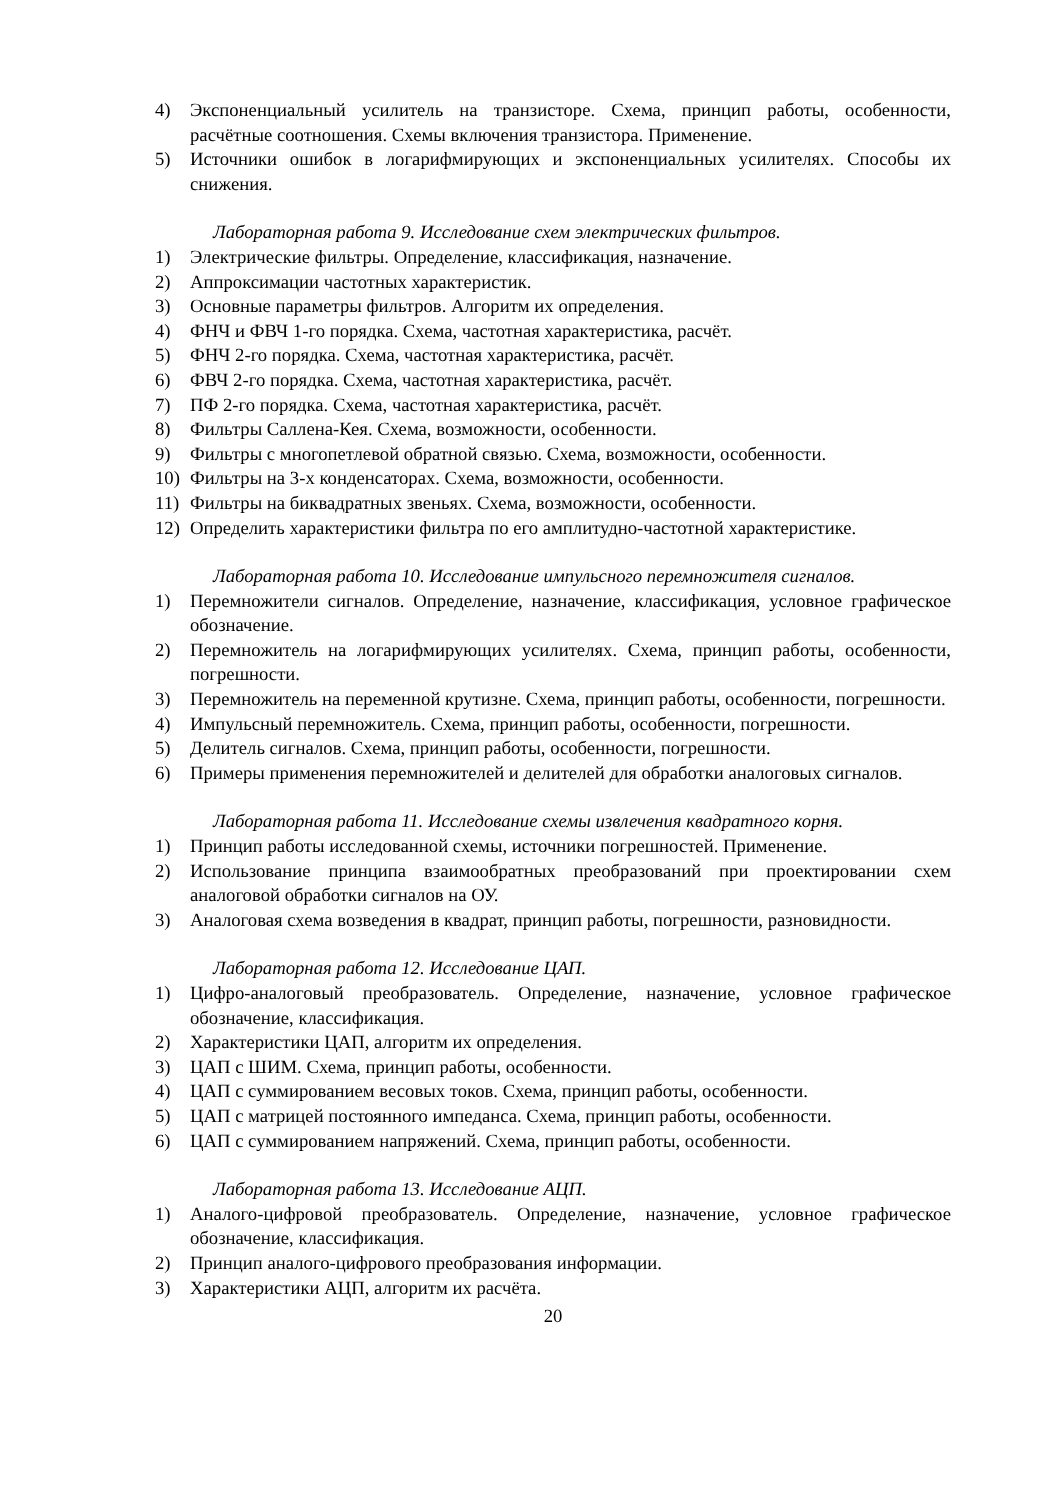4) Экспоненциальный усилитель на транзисторе. Схема, принцип работы, особенности, расчётные соотношения. Схемы включения транзистора. Применение.
5) Источники ошибок в логарифмирующих и экспоненциальных усилителях. Способы их снижения.
Лабораторная работа 9. Исследование схем электрических фильтров.
1) Электрические фильтры. Определение, классификация, назначение.
2) Аппроксимации частотных характеристик.
3) Основные параметры фильтров. Алгоритм их определения.
4) ФНЧ и ФВЧ 1-го порядка. Схема, частотная характеристика, расчёт.
5) ФНЧ 2-го порядка. Схема, частотная характеристика, расчёт.
6) ФВЧ 2-го порядка. Схема, частотная характеристика, расчёт.
7) ПФ 2-го порядка. Схема, частотная характеристика, расчёт.
8) Фильтры Саллена-Кея. Схема, возможности, особенности.
9) Фильтры с многопетлевой обратной связью. Схема, возможности, особенности.
10) Фильтры на 3-х конденсаторах. Схема, возможности, особенности.
11) Фильтры на биквадратных звеньях. Схема, возможности, особенности.
12) Определить характеристики фильтра по его амплитудно-частотной характеристике.
Лабораторная работа 10. Исследование импульсного перемножителя сигналов.
1) Перемножители сигналов. Определение, назначение, классификация, условное графическое обозначение.
2) Перемножитель на логарифмирующих усилителях. Схема, принцип работы, особенности, погрешности.
3) Перемножитель на переменной крутизне. Схема, принцип работы, особенности, погрешности.
4) Импульсный перемножитель. Схема, принцип работы, особенности, погрешности.
5) Делитель сигналов. Схема, принцип работы, особенности, погрешности.
6) Примеры применения перемножителей и делителей для обработки аналоговых сигналов.
Лабораторная работа 11. Исследование схемы извлечения квадратного корня.
1) Принцип работы исследованной схемы, источники погрешностей. Применение.
2) Использование принципа взаимообратных преобразований при проектировании схем аналоговой обработки сигналов на ОУ.
3) Аналоговая схема возведения в квадрат, принцип работы, погрешности, разновидности.
Лабораторная работа 12. Исследование ЦАП.
1) Цифро-аналоговый преобразователь. Определение, назначение, условное графическое обозначение, классификация.
2) Характеристики ЦАП, алгоритм их определения.
3) ЦАП с ШИМ. Схема, принцип работы, особенности.
4) ЦАП с суммированием весовых токов. Схема, принцип работы, особенности.
5) ЦАП с матрицей постоянного импеданса. Схема, принцип работы, особенности.
6) ЦАП с суммированием напряжений. Схема, принцип работы, особенности.
Лабораторная работа 13. Исследование АЦП.
1) Аналого-цифровой преобразователь. Определение, назначение, условное графическое обозначение, классификация.
2) Принцип аналого-цифрового преобразования информации.
3) Характеристики АЦП, алгоритм их расчёта.
20